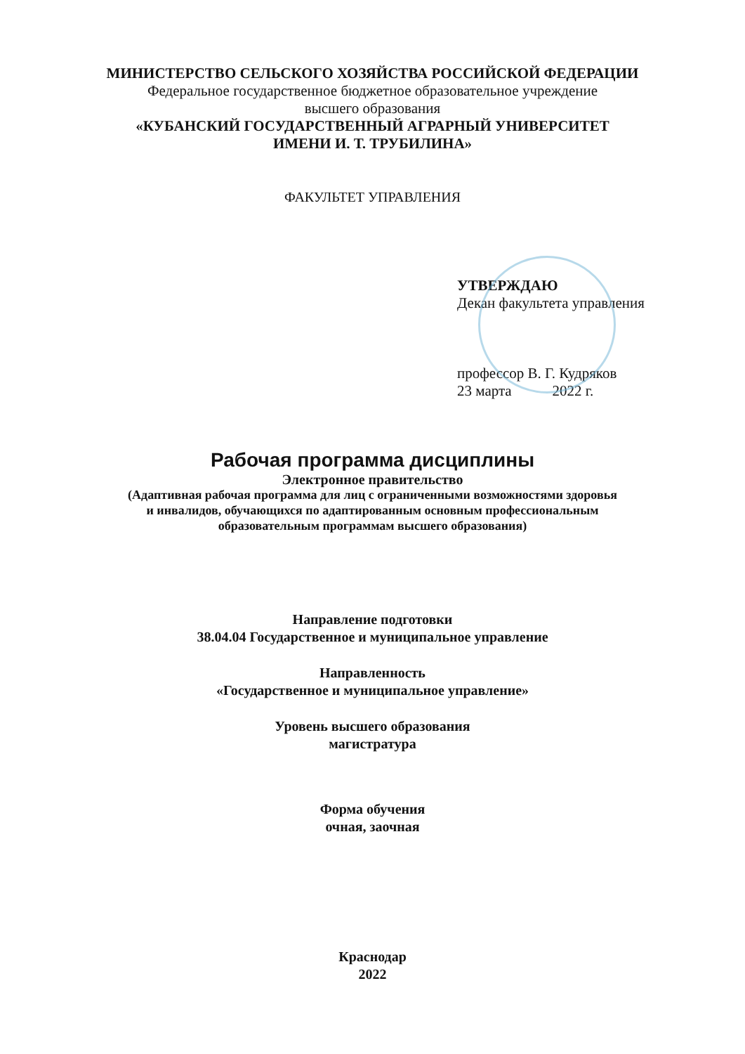МИНИСТЕРСТВО СЕЛЬСКОГО ХОЗЯЙСТВА РОССИЙСКОЙ ФЕДЕРАЦИИ
Федеральное государственное бюджетное образовательное учреждение
высшего образования
«КУБАНСКИЙ ГОСУДАРСТВЕННЫЙ АГРАРНЫЙ УНИВЕРСИТЕТ
ИМЕНИ И. Т. ТРУБИЛИНА»
ФАКУЛЬТЕТ УПРАВЛЕНИЯ
УТВЕРЖДАЮ
Декан факультета управления
профессор В. Г. Кудряков
23 марта 2022 г.
Рабочая программа дисциплины
Электронное правительство
(Адаптивная рабочая программа для лиц с ограниченными возможностями здоровья
и инвалидов, обучающихся по адаптированным основным профессиональным
образовательным программам высшего образования)
Направление подготовки
38.04.04 Государственное и муниципальное управление
Направленность
«Государственное и муниципальное управление»
Уровень высшего образования
магистратура
Форма обучения
очная, заочная
Краснодар
2022